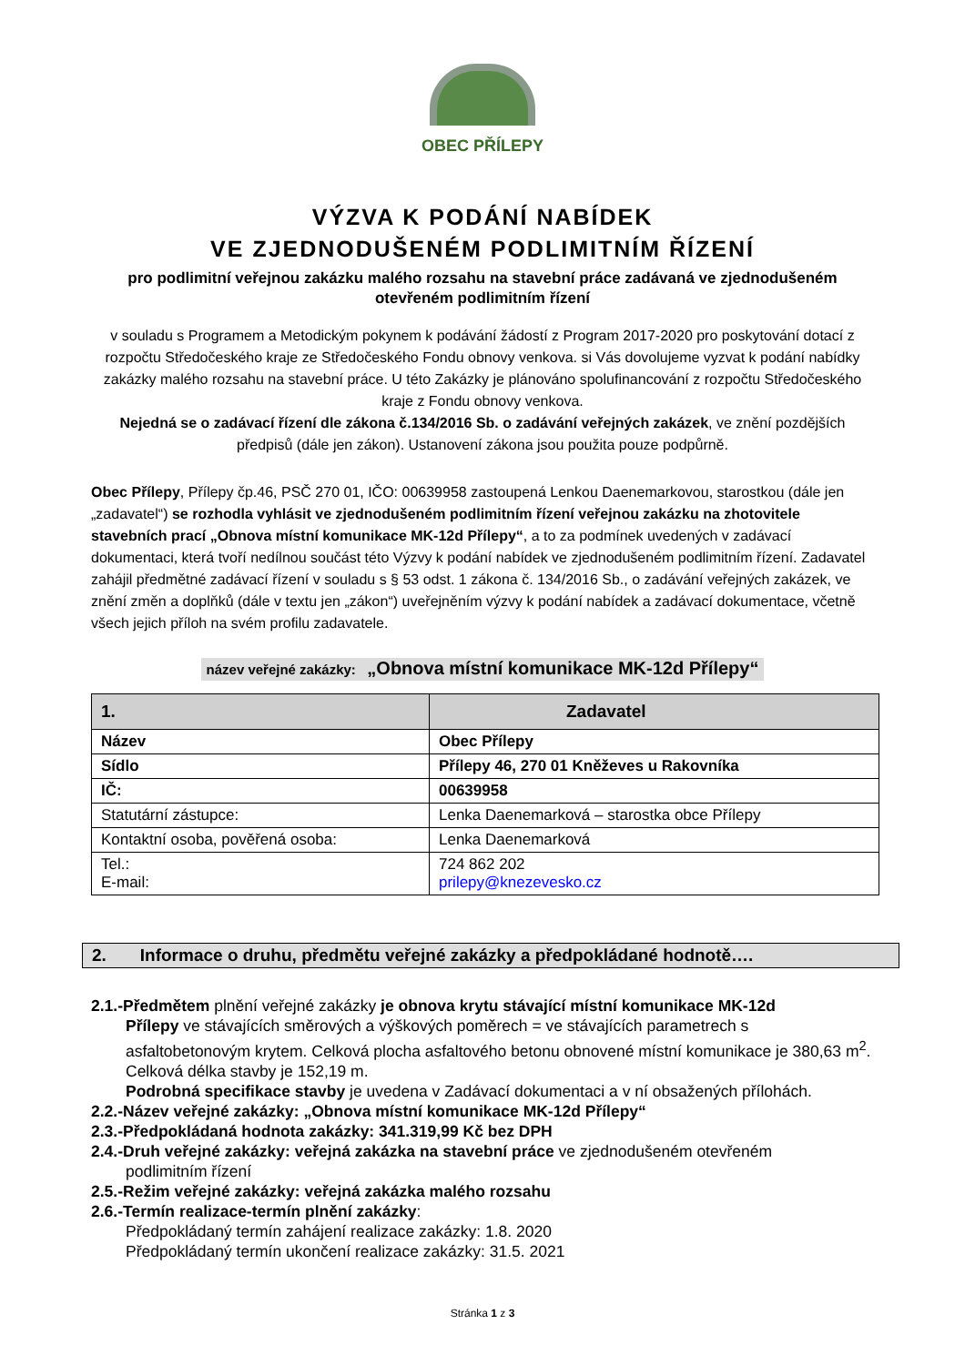OBEC PŘÍLEPY
VÝZVA K PODÁNÍ NABÍDEK
VE ZJEDNODUŠENÉM PODLIMITNÍM ŘÍZENÍ
pro podlimitní veřejnou zakázku malého rozsahu na stavební práce zadávaná ve zjednodušeném otevřeném podlimitním řízení
v souladu s Programem a Metodickým pokynem k podávání žádostí z Program 2017-2020 pro poskytování dotací z rozpočtu Středočeského kraje ze Středočeského Fondu obnovy venkova. si Vás dovolujeme vyzvat k podání nabídky zakázky malého rozsahu na stavební práce. U této Zakázky je plánováno spolufinancování z rozpočtu Středočeského kraje z Fondu obnovy venkova.
Nejedná se o zadávací řízení dle zákona č.134/2016 Sb. o zadávání veřejných zakázek, ve znění pozdějších předpisů (dále jen zákon). Ustanovení zákona jsou použita pouze podpůrně.
Obec Přílepy, Přílepy čp.46, PSČ 270 01, IČO: 00639958 zastoupená Lenkou Daenemarkovou, starostkou (dále jen „zadavatel“) se rozhodla vyhlásit ve zjednodušeném podlimitním řízení veřejnou zakázku na zhotovitele stavebních prací „Obnova místní komunikace MK-12d Přílepy“, a to za podmínek uvedených v zadávací dokumentaci, která tvoří nedílnou součást této Výzvy k podání nabídek ve zjednodušeném podlimitním řízení. Zadavatel zahájil předmětné zadávací řízení v souladu s § 53 odst. 1 zákona č. 134/2016 Sb., o zadávání veřejných zakázek, ve znění změn a doplňků (dále v textu jen „zákon“) uveřejněním výzvy k podání nabídek a zadávací dokumentace, včetně všech jejich příloh na svém profilu zadavatele.
název veřejné zakázky: „Obnova místní komunikace MK-12d Přílepy“
| 1. | Zadavatel |
| --- | --- |
| Název | Obec Přílepy |
| Sídlo | Přílepy 46, 270 01 Kněževes u Rakovníka |
| IČ: | 00639958 |
| Statutární zástupce: | Lenka Daenemarková – starostka obce Přílepy |
| Kontaktní osoba, pověřená osoba: | Lenka Daenemarková |
| Tel.: E-mail: | 724 862 202 prilepy@knezevesko.cz |
2. Informace o druhu, předmětu veřejné zakázky a předpokládané hodnotě….
2.1.-Předmětem plnění veřejné zakázky je obnova krytu stávající místní komunikace MK-12d
Přílepy ve stávajících směrových a výškových poměrech = ve stávajících parametrech s asfaltobetonovým krytem. Celková plocha asfaltového betonu obnovené místní komunikace je 380,63 m<sup>2</sup>. Celková délka stavby je 152,19 m.
Podrobná specifikace stavby je uvedena v Zadávací dokumentaci a v ní obsažených přílohách.
2.2.-Název veřejné zakázky: „Obnova místní komunikace MK-12d Přílepy“
2.3.-Předpokládaná hodnota zakázky: 341.319,99 Kč bez DPH
2.4.-Druh veřejné zakázky: veřejná zakázka na stavební práce ve zjednodušeném otevřeném
podlimitním řízení
2.5.-Režim veřejné zakázky: veřejná zakázka malého rozsahu
2.6.-Termín realizace-termín plnění zakázky:
Předpokládaný termín zahájení realizace zakázky: 1.8. 2020
Předpokládaný termín ukončení realizace zakázky: 31.5. 2021
Stránka 1 z 3